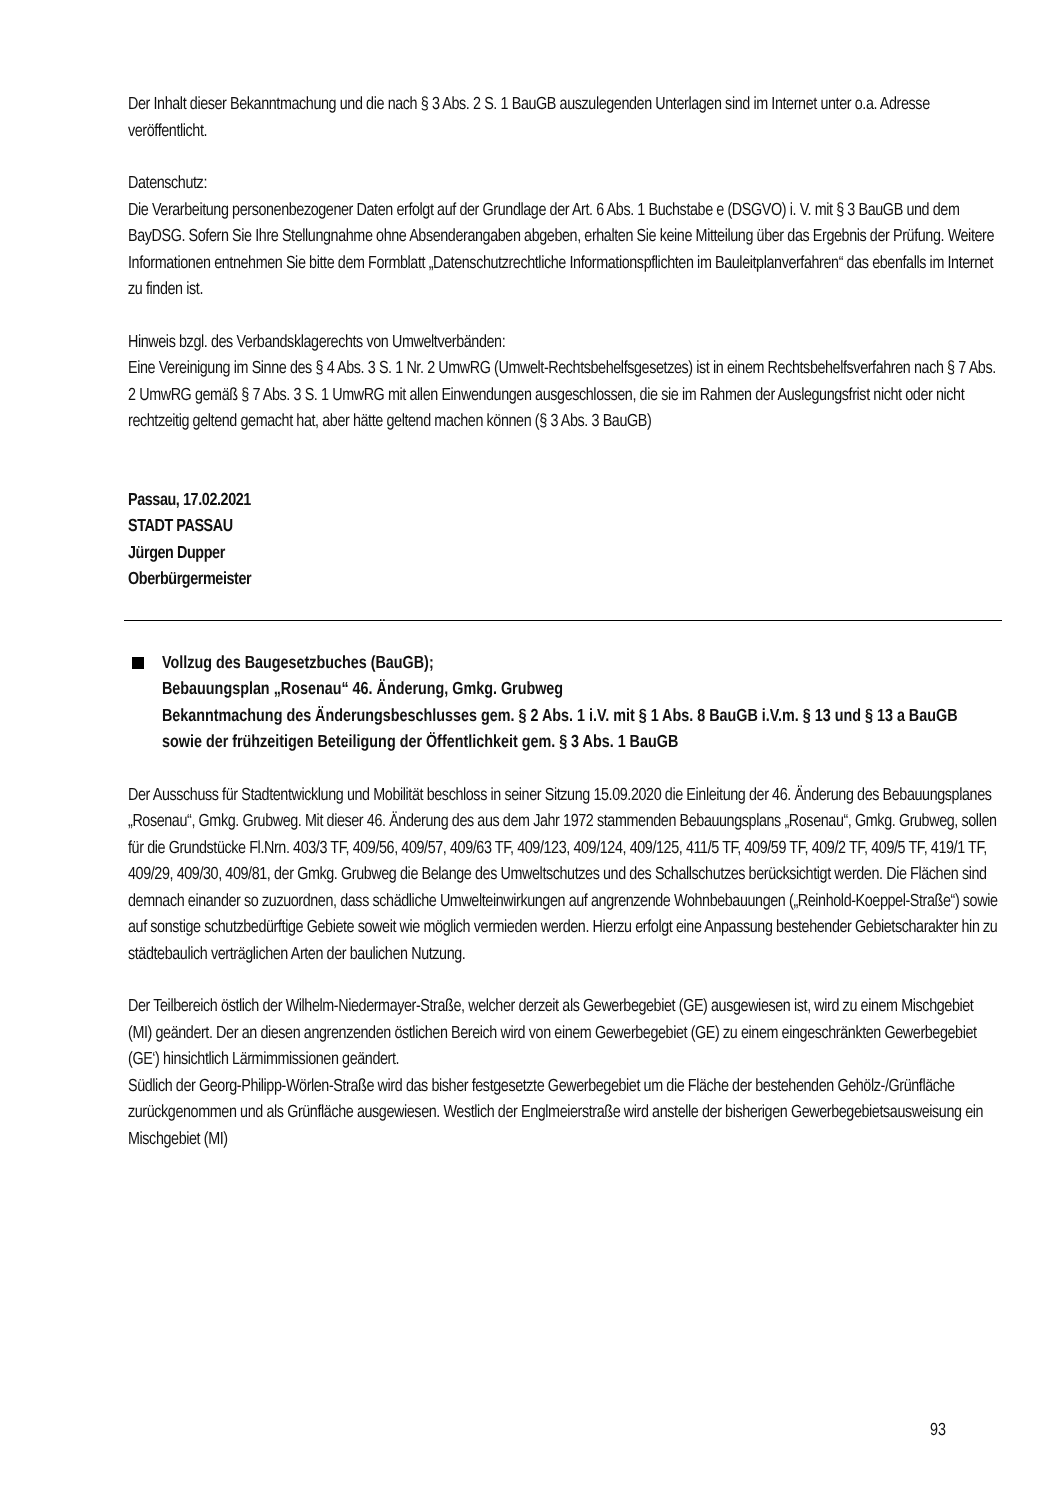Der Inhalt dieser Bekanntmachung und die nach § 3 Abs. 2 S. 1 BauGB auszulegenden Unterlagen sind im Internet unter o.a. Adresse veröffentlicht.
Datenschutz:
Die Verarbeitung personenbezogener Daten erfolgt auf der Grundlage der Art. 6 Abs. 1 Buchstabe e (DSGVO) i. V. mit § 3 BauGB und dem BayDSG. Sofern Sie Ihre Stellungnahme ohne Absenderangaben abgeben, erhalten Sie keine Mitteilung über das Ergebnis der Prüfung. Weitere Informationen entnehmen Sie bitte dem Formblatt „Datenschutzrechtliche Informationspflichten im Bauleitplanverfahren“ das ebenfalls im Internet zu finden ist.
Hinweis bzgl. des Verbandsklagerechts von Umweltverbänden:
Eine Vereinigung im Sinne des § 4 Abs. 3 S. 1 Nr. 2 UmwRG (Umwelt-Rechtsbehelfsgesetzes) ist in einem Rechtsbehelfsverfahren nach § 7 Abs. 2 UmwRG gemäß § 7 Abs. 3 S. 1 UmwRG mit allen Einwendungen ausgeschlossen, die sie im Rahmen der Auslegungsfrist nicht oder nicht rechtzeitig geltend gemacht hat, aber hätte geltend machen können (§ 3 Abs. 3 BauGB)
Passau, 17.02.2021
STADT PASSAU
Jürgen Dupper
Oberbürgermeister
Vollzug des Baugesetzbuches (BauGB);
Bebauungsplan „Rosenau“ 46. Änderung, Gmkg. Grubweg
Bekanntmachung des Änderungsbeschlusses gem. § 2 Abs. 1 i.V. mit § 1 Abs. 8 BauGB i.V.m. § 13 und § 13 a BauGB sowie der frühzeitigen Beteiligung der Öffentlichkeit gem. § 3 Abs. 1 BauGB
Der Ausschuss für Stadtentwicklung und Mobilität beschloss in seiner Sitzung 15.09.2020 die Einleitung der 46. Änderung des Bebauungsplanes „Rosenau“, Gmkg. Grubweg. Mit dieser 46. Änderung des aus dem Jahr 1972 stammenden Bebauungsplans „Rosenau“, Gmkg. Grubweg, sollen für die Grundstücke Fl.Nrn. 403/3 TF, 409/56, 409/57, 409/63 TF, 409/123, 409/124, 409/125, 411/5 TF, 409/59 TF, 409/2 TF, 409/5 TF, 419/1 TF, 409/29, 409/30, 409/81, der Gmkg. Grubweg die Belange des Umweltschutzes und des Schallschutzes berücksichtigt werden. Die Flächen sind demnach einander so zuzuordnen, dass schädliche Umwelteinwirkungen auf angrenzende Wohnbebauungen („Reinhold-Koeppel-Straße“) sowie auf sonstige schutzbedürftige Gebiete soweit wie möglich vermieden werden. Hierzu erfolgt eine Anpassung bestehender Gebietscharakter hin zu städtebaulich verträglichen Arten der baulichen Nutzung.
Der Teilbereich östlich der Wilhelm-Niedermayer-Straße, welcher derzeit als Gewerbegebiet (GE) ausgewiesen ist, wird zu einem Mischgebiet (MI) geändert. Der an diesen angrenzenden östlichen Bereich wird von einem Gewerbegebiet (GE) zu einem eingeschränkten Gewerbegebiet (GE‘) hinsichtlich Lärmimmissionen geändert.
Südlich der Georg-Philipp-Wörlen-Straße wird das bisher festgesetzte Gewerbegebiet um die Fläche der bestehenden Gehölz-/Grünfläche zurückgenommen und als Grünfläche ausgewiesen. Westlich der Englmeierstraße wird anstelle der bisherigen Gewerbegebietsausweisung ein Mischgebiet (MI)
93